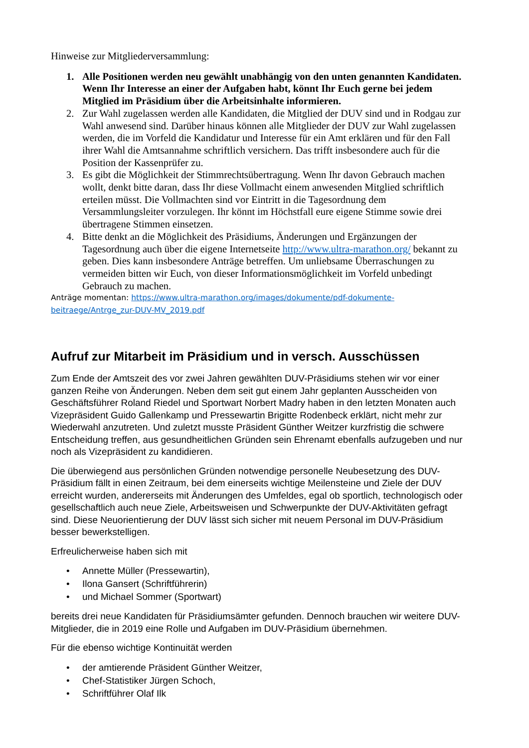Hinweise zur Mitgliederversammlung:
1. Alle Positionen werden neu gewählt unabhängig von den unten genannten Kandidaten. Wenn Ihr Interesse an einer der Aufgaben habt, könnt Ihr Euch gerne bei jedem Mitglied im Präsidium über die Arbeitsinhalte informieren.
2. Zur Wahl zugelassen werden alle Kandidaten, die Mitglied der DUV sind und in Rodgau zur Wahl anwesend sind. Darüber hinaus können alle Mitglieder der DUV zur Wahl zugelassen werden, die im Vorfeld die Kandidatur und Interesse für ein Amt erklären und für den Fall ihrer Wahl die Amtsannahme schriftlich versichern. Das trifft insbesondere auch für die Position der Kassenprüfer zu.
3. Es gibt die Möglichkeit der Stimmrechtsübertragung. Wenn Ihr davon Gebrauch machen wollt, denkt bitte daran, dass Ihr diese Vollmacht einem anwesenden Mitglied schriftlich erteilen müsst. Die Vollmachten sind vor Eintritt in die Tagesordnung dem Versammlungsleiter vorzulegen. Ihr könnt im Höchstfall eure eigene Stimme sowie drei übertragene Stimmen einsetzen.
4. Bitte denkt an die Möglichkeit des Präsidiums, Änderungen und Ergänzungen der Tagesordnung auch über die eigene Internetseite http://www.ultra-marathon.org/ bekannt zu geben. Dies kann insbesondere Anträge betreffen. Um unliebsame Überraschungen zu vermeiden bitten wir Euch, von dieser Informationsmöglichkeit im Vorfeld unbedingt Gebrauch zu machen.
Anträge momentan: https://www.ultra-marathon.org/images/dokumente/pdf-dokumente-beitraege/Antrge_zur-DUV-MV_2019.pdf
Aufruf zur Mitarbeit im Präsidium und in versch. Ausschüssen
Zum Ende der Amtszeit des vor zwei Jahren gewählten DUV-Präsidiums stehen wir vor einer ganzen Reihe von Änderungen. Neben dem seit gut einem Jahr geplanten Ausscheiden von Geschäftsführer Roland Riedel und Sportwart Norbert Madry haben in den letzten Monaten auch Vizepräsident Guido Gallenkamp und Pressewartin Brigitte Rodenbeck erklärt, nicht mehr zur Wiederwahl anzutreten. Und zuletzt musste Präsident Günther Weitzer kurzfristig die schwere Entscheidung treffen, aus gesundheitlichen Gründen sein Ehrenamt ebenfalls aufzugeben und nur noch als Vizepräsident zu kandidieren.
Die überwiegend aus persönlichen Gründen notwendige personelle Neubesetzung des DUV-Präsidium fällt in einen Zeitraum, bei dem einerseits wichtige Meilensteine und Ziele der DUV erreicht wurden, andererseits mit Änderungen des Umfeldes, egal ob sportlich, technologisch oder gesellschaftlich auch neue Ziele, Arbeitsweisen und Schwerpunkte der DUV-Aktivitäten gefragt sind. Diese Neuorientierung der DUV lässt sich sicher mit neuem Personal im DUV-Präsidium besser bewerkstelligen.
Erfreulicherweise haben sich mit
• Annette Müller (Pressewartin),
• Ilona Gansert (Schriftführerin)
• und Michael Sommer (Sportwart)
bereits drei neue Kandidaten für Präsidiumsämter gefunden. Dennoch brauchen wir weitere DUV-Mitglieder, die in 2019 eine Rolle und Aufgaben im DUV-Präsidium übernehmen.
Für die ebenso wichtige Kontinuität werden
• der amtierende Präsident Günther Weitzer,
• Chef-Statistiker Jürgen Schoch,
• Schriftführer Olaf Ilk